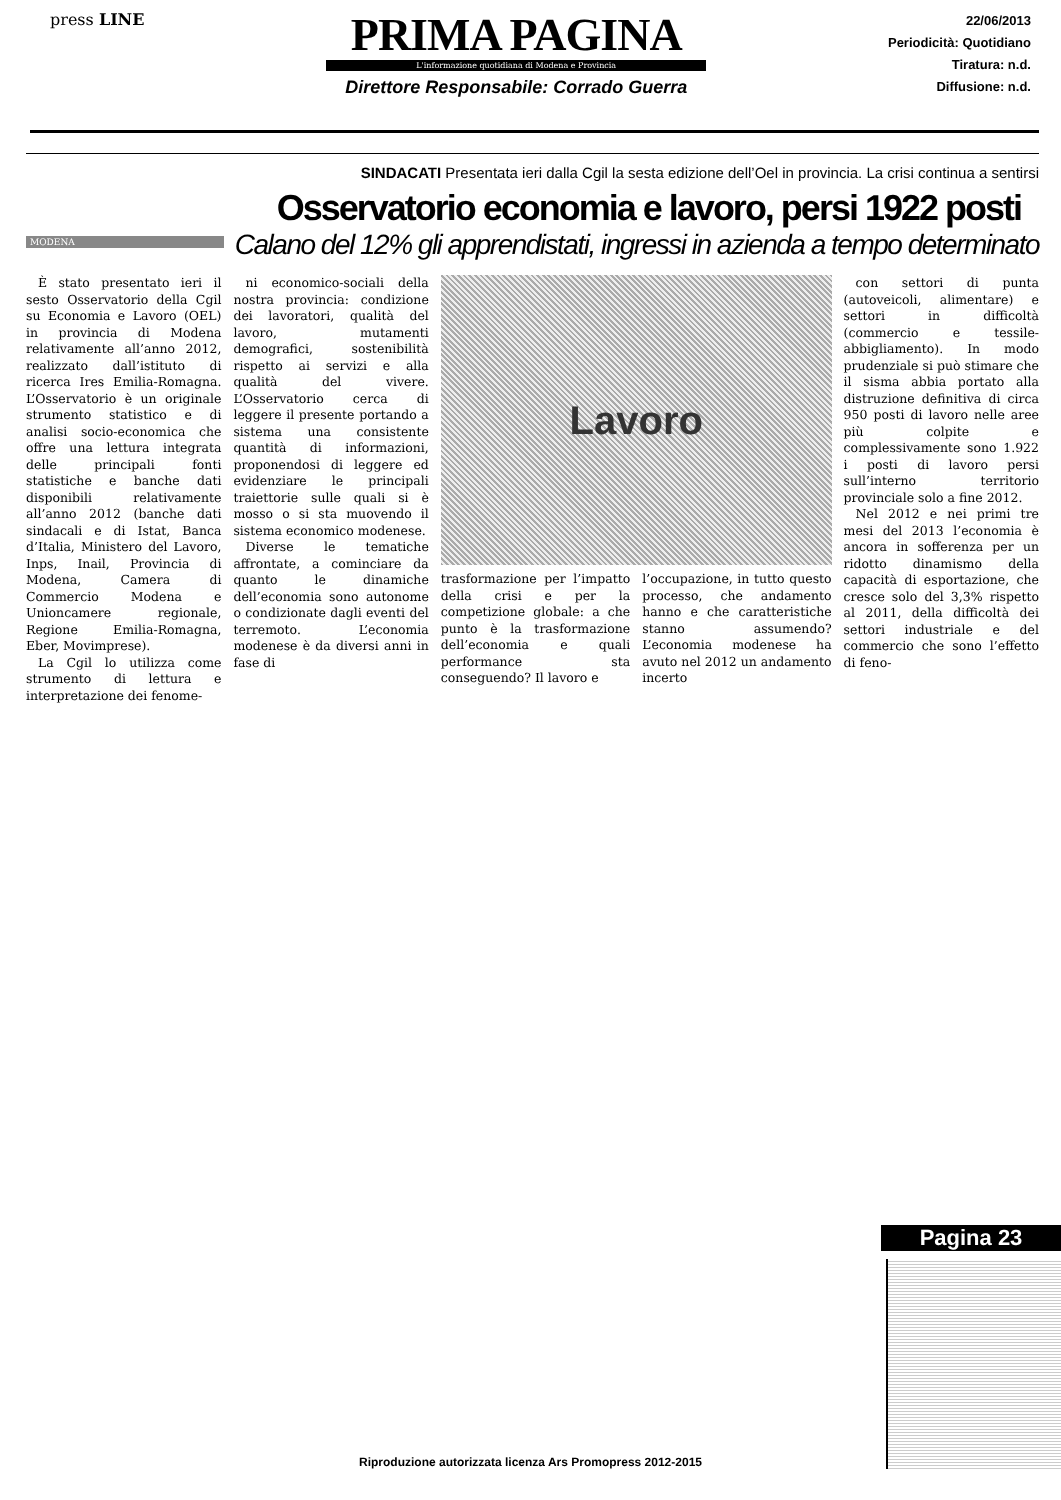press LINE
PRIMA PAGINA
L'informazione quotidiana di Modena e Provincia
Direttore Responsabile: Corrado Guerra
22/06/2013
Periodicità: Quotidiano
Tiratura: n.d.
Diffusione: n.d.
SINDACATI Presentata ieri dalla Cgil la sesta edizione dell’Oel in provincia. La crisi continua a sentirsi
Osservatorio economia e lavoro, persi 1922 posti
Calano del 12% gli apprendistati, ingressi in azienda a tempo determinato
MODENA
È stato presentato ieri il sesto Osservatorio della Cgil su Economia e Lavoro (OEL) in provincia di Modena relativamente all’anno 2012, realizzato dall’istituto di ricerca Ires Emilia-Romagna. L’Osservatorio è un originale strumento statistico e di analisi socio-economica che offre una lettura integrata delle principali fonti statistiche e banche dati disponibili relativamente all’anno 2012 (banche dati sindacali e di Istat, Banca d’Italia, Ministero del Lavoro, Inps, Inail, Provincia di Modena, Camera di Commercio Modena e Unioncamere regionale, Regione Emilia-Romagna, Eber, Movimprese).
La Cgil lo utilizza come strumento di lettura e interpretazione dei fenome-
ni economico-sociali della nostra provincia: condizione dei lavoratori, qualità del lavoro, mutamenti demografici, sostenibilità rispetto ai servizi e alla qualità del vivere. L’Osservatorio cerca di leggere il presente portando a sistema una consistente quantità di informazioni, proponendosi di leggere ed evidenziare le principali traiettorie sulle quali si è mosso o si sta muovendo il sistema economico modenese.
Diverse le tematiche affrontate, a cominciare da quanto le dinamiche dell’economia sono autonome o condizionate dagli eventi del terremoto. L’economia modenese è da diversi anni in fase di
Lavoro
trasformazione per l’impatto della crisi e per la competizione globale: a che punto è la trasformazione dell’economia e quali performance sta conseguendo? Il lavoro e
l’occupazione, in tutto questo processo, che andamento hanno e che caratteristiche stanno assumendo? L’economia modenese ha avuto nel 2012 un andamento incerto
con settori di punta (autoveicoli, alimentare) e settori in difficoltà (commercio e tessile-abbigliamento). In modo prudenziale si può stimare che il sisma abbia portato alla distruzione definitiva di circa 950 posti di lavoro nelle aree più colpite e complessivamente sono 1.922 i posti di lavoro persi sull’interno territorio provinciale solo a fine 2012.
Nel 2012 e nei primi tre mesi del 2013 l’economia è ancora in sofferenza per un ridotto dinamismo della capacità di esportazione, che cresce solo del 3,3% rispetto al 2011, della difficoltà dei settori industriale e del commercio che sono l’effetto di feno-
Pagina 23
Riproduzione autorizzata licenza Ars Promopress 2012-2015